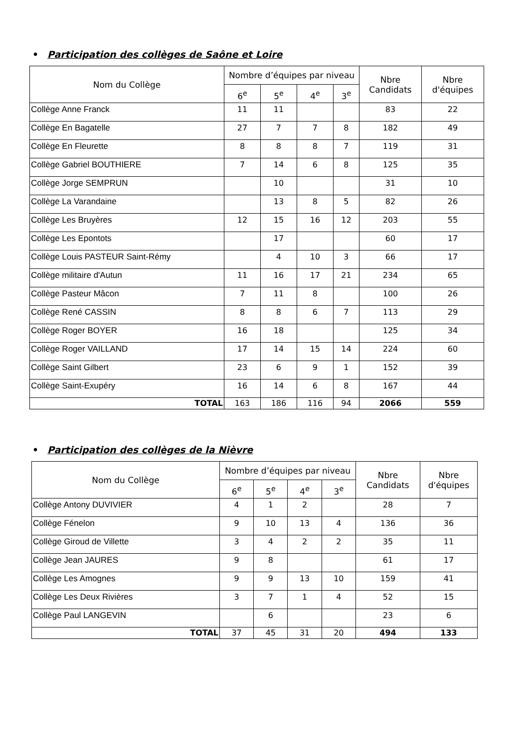• Participation des collèges de Saône et Loire
| Nom du Collège | Nombre d’équipes par niveau | | | | Nbre Candidats | Nbre d'équipes |
| --- | --- | --- | --- | --- | --- | --- |
| | 6<sup>e</sup> | 5<sup>e</sup> | 4<sup>e</sup> | 3<sup>e</sup> | | |
| Collège Anne Franck | 11 | 11 | | | 83 | 22 |
| Collège En Bagatelle | 27 | 7 | 7 | 8 | 182 | 49 |
| Collège En Fleurette | 8 | 8 | 8 | 7 | 119 | 31 |
| Collège Gabriel BOUTHIERE | 7 | 14 | 6 | 8 | 125 | 35 |
| Collège Jorge SEMPRUN | | 10 | | | 31 | 10 |
| Collège La Varandaine | | 13 | 8 | 5 | 82 | 26 |
| Collège Les Bruyères | 12 | 15 | 16 | 12 | 203 | 55 |
| Collège Les Epontots | | 17 | | | 60 | 17 |
| Collège Louis PASTEUR Saint-Rémy | | 4 | 10 | 3 | 66 | 17 |
| Collège militaire d'Autun | 11 | 16 | 17 | 21 | 234 | 65 |
| Collège Pasteur Mâcon | 7 | 11 | 8 | | 100 | 26 |
| Collège René CASSIN | 8 | 8 | 6 | 7 | 113 | 29 |
| Collège Roger BOYER | 16 | 18 | | | 125 | 34 |
| Collège Roger VAILLAND | 17 | 14 | 15 | 14 | 224 | 60 |
| Collège Saint Gilbert | 23 | 6 | 9 | 1 | 152 | 39 |
| Collège Saint-Exupéry | 16 | 14 | 6 | 8 | 167 | 44 |
| TOTAL | 163 | 186 | 116 | 94 | 2066 | 559 |
• Participation des collèges de la Nièvre
| Nom du Collège | Nombre d’équipes par niveau | | | | Nbre Candidats | Nbre d'équipes |
| --- | --- | --- | --- | --- | --- | --- |
| | 6<sup>e</sup> | 5<sup>e</sup> | 4<sup>e</sup> | 3<sup>e</sup> | | |
| Collège Antony DUVIVIER | 4 | 1 | 2 | | 28 | 7 |
| Collège Fénelon | 9 | 10 | 13 | 4 | 136 | 36 |
| Collège Giroud de Villette | 3 | 4 | 2 | 2 | 35 | 11 |
| Collège Jean JAURES | 9 | 8 | | | 61 | 17 |
| Collège Les Amognes | 9 | 9 | 13 | 10 | 159 | 41 |
| Collège Les Deux Rivières | 3 | 7 | 1 | 4 | 52 | 15 |
| Collège Paul LANGEVIN | | 6 | | | 23 | 6 |
| TOTAL | 37 | 45 | 31 | 20 | 494 | 133 |